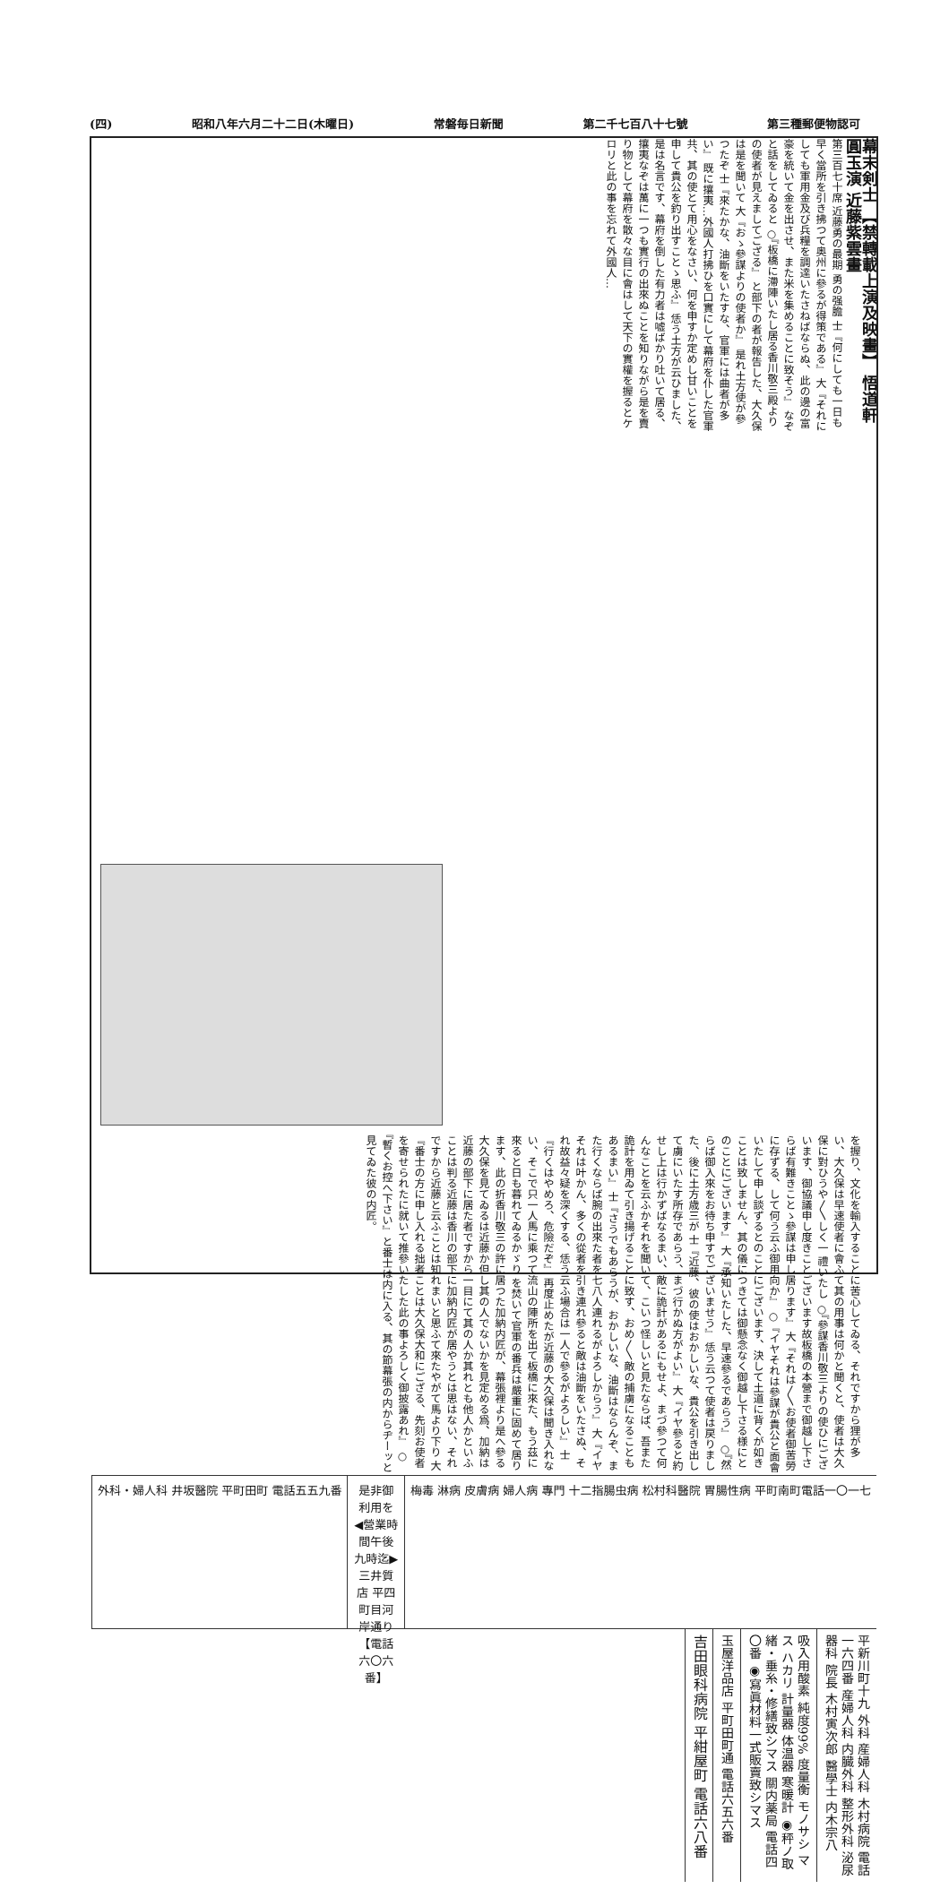(四) 昭和八年六月二十二日(木曜日) 常磐毎日新聞 第二千七百八十七號 第三種郵便物認可
幕末剣士 【禁轉載上演及映畫】 悟道軒圓玉演 近藤紫雲畫
第三百七十席 近藤勇の最期 勇の强膽 士『何にしても一日も早く當所を引き拂つて奥州に參るが得策である』 大『それにしても軍用金及び兵糧を調達いたさねばならぬ、此の邊の富豪を統いて金を出させ、また米を集めることに致そう』 なぞと話をしてゐると ○『板橋に滯陣いたし居る香川敬三殿よりの使者が見えましてござる』 と部下の者が報告した、大久保は是を聞いて 大『おゝ參謀よりの使者か』 是れ土方使が參つたぞ 士『來たかな、油斷をいたすな、官軍には曲者が多い』 既に攘夷…外國人打拂ひを口實にして幕府を仆した官軍共、其の使とて用心をなさい、何を申すか定めし甘いことを申して貴公を釣り出すことゝ思ふ』 恁う土方が云ひました、是は名言です、幕府を倒した有力者は嘘ばかり吐いて居る、攘夷なぞは萬に一つも實行の出來ぬことを知りながら是を賣り物として幕府を散々な目に會はして天下の實權を握るとケロリと此の事を忘れて外國人…
を握り、文化を輸入することに苦心してゐる、それですから狸が多い、大久保は早速使者に會ふて其の用事は何かと聞くと、使者は大久保に對ひうや〳〵しく一 禮いたし ○『參謀香川敬三よりの使ひにございます、御協議申し度きことございます故板橋の本營まで御越し下さらば有難きことゝ參謀は申し居ります』 大『それは〳〵お使者御苦勞に存ずる、して何う云ふ御用向か』 ○『イヤそれは參謀が貴公と面會いたして申し談ずるとのことにございます、決して土道に背くが如きことは致しません、其の儀につきては御懸念なく御越し下さる様にとのことにございます』 大『承知いたした、早速參るであらう』 ○『然らば御入來をお待ち申すでございませう』 恁う云つて使者は戻りました、後に土方歳三が 士『近藤、彼の使はおかしいな、貴公を引き出して虜にいたす所存であらう、まづ行かぬ方がよい』 大『イヤ參ると約せし上は行かずばなるまい、敵に詭計があるにもせよ、まづ參つて何んなことを云ふかそれを聞いて、こいつ怪しいと見たならば、吾また詭計を用ゐて引き揚げることに致す、おめ〳〵敵の捕虜になることもあるまい』 士『さうでもあらうが、おかしいな、油斷はならんぞ、また行くならば腕の出來た者を七八人連れるがよろしからう』 大『イヤそれは叶かん、多くの從者を引き連れ參ると敵は油斷をいたさぬ、それ故益々疑を深くする、恁う云ふ場合は一人で參るがよろしい』 士『行くはやめろ、危險だぞ』 再度止めたが近藤の大久保は聞き入れない、そこで只一人馬に乘つて流山の陣所を出て板橋に來た、もう茲に來ると日も暮れてゐるかゞり を焚いて官軍の番兵は嚴重に固めて居ります、此の折香川敬三の許に居つた加納内匠が、幕張裡より是へ參る大久保を見てゐるは近藤か但し其の人でないかを見定める爲、加納は近藤の部下に居た者ですから一目にて其の人か其れとも他人かといふことは判る近藤は香川の部下に加納内匠が居やうとは思はない、それですから近藤と云ふことは知れまいと思ふて來たやがて馬より下り 大『番士の方に申し入れる拙者ことは大久保大和にござる、先刻お使者を寄せられたに就いて推參いたした此の事よろしく御披露あれ』 ○『暫くお控へ下さい』と番士は内に入る、其の節幕張の内からヂーッと見てゐた彼の内匠。
梅毒 淋病 皮膚病 婦人病 專門 十二指腸虫病 松村科醫院 胃腸性病 平町南町電話一〇一七
是非御利用を
◀營業時間午後九時迄▶
三井質店 平四町目河岸通り【電話六〇六番】
外科・婦人科 井坂醫院 平町田町 電話五五九番
平新川町十九 外科 産婦人科 木村病院 電話一六四番 産婦人科 内臓外科 整形外科 泌尿器科 院長 木村寅次郎 醫學士 内木宗八
吸入用酸素 純度99% 度量衡 モノサシ マス ハカリ 計量器 体温器 寒暖計 ◉秤ノ取緒・垂糸・修繕致シマス 關内薬局 電話四〇番 ◉寫眞材料一式販賣致シマス
玉屋洋品店 平町田町通 電話六五六番
吉田眼科病院 平紺屋町 電話六八番